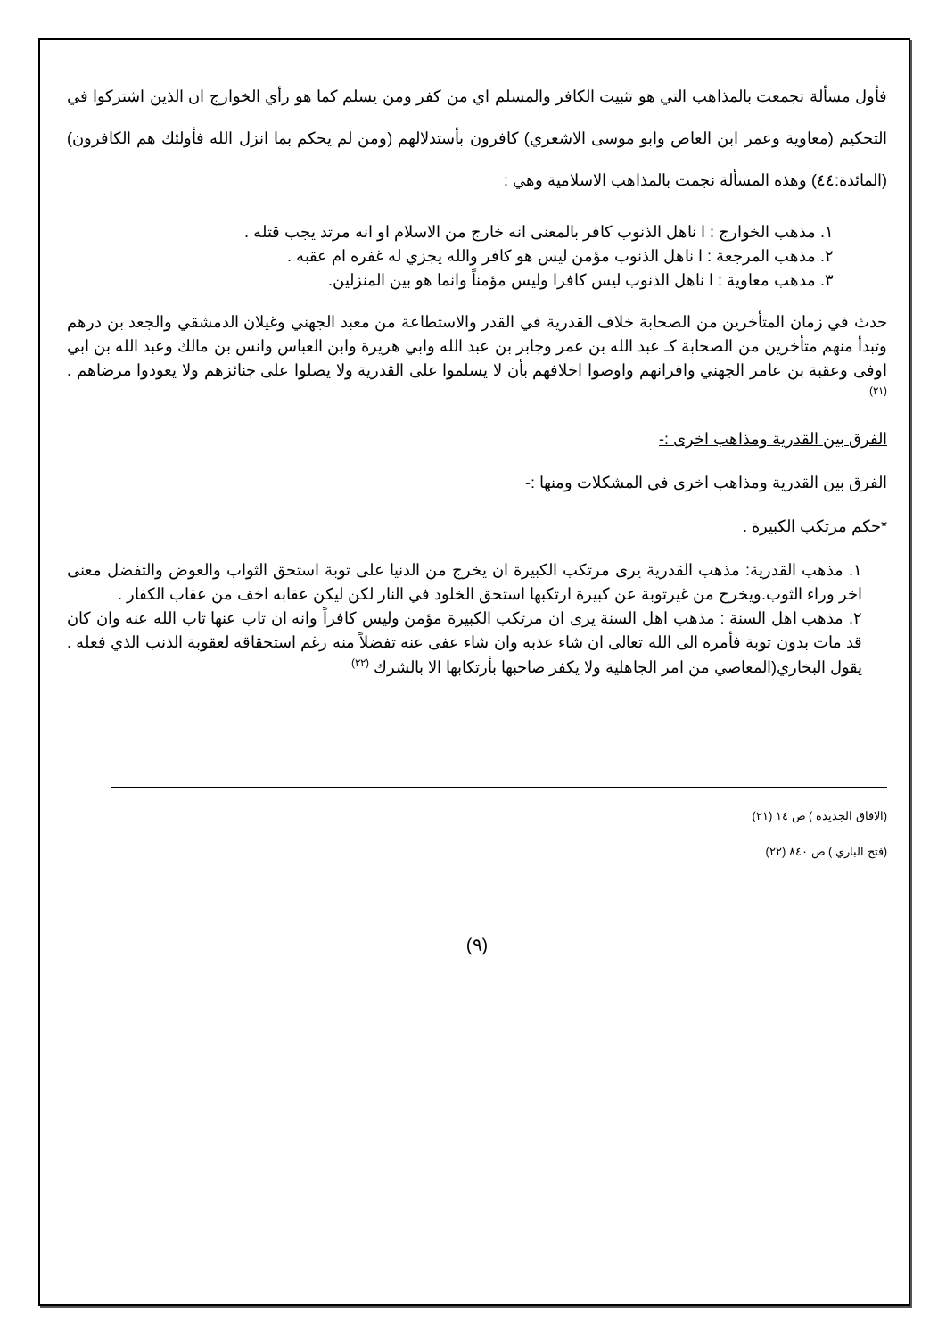فأول مسألة تجمعت بالمذاهب التي هو تثبيت الكافر والمسلم اي من كفر ومن يسلم كما هو رأي الخوارج ان الذين اشتركوا في التحكيم (معاوية وعمر ابن العاص وابو موسى الاشعري) كافرون بأستدلالهم (ومن لم يحكم بما انزل الله فأولئك هم الكافرون) (المائدة:٤٤) وهذه المسألة نجمت بالمذاهب الاسلامية وهي :
١. مذهب الخوارج : ا ناهل الذنوب كافر بالمعنى انه خارج من الاسلام او انه مرتد يجب قتله .
٢. مذهب المرجعة : ا ناهل الذنوب مؤمن ليس هو كافر والله يجزي له غفره ام عقبه .
٣. مذهب معاوية : ا ناهل الذنوب ليس كافرا وليس مؤمناً وانما هو بين المنزلين.
حدث في زمان المتأخرين من الصحابة خلاف القدرية في القدر والاستطاعة من معبد الجهني وغيلان الدمشقي والجعد بن درهم وتبدأ منهم متأخرين من الصحابة كـ عبد الله بن عمر وجابر بن عبد الله وابي هريرة وابن العباس وانس بن مالك وعبد الله بن ابي اوفى وعقبة بن عامر الجهني وافرانهم واوصوا اخلافهم بأن لا يسلموا على القدرية ولا يصلوا على جنائزهم ولا يعودوا مرضاهم . <sup>(٢١)</sup>
الفرق بين القدرية ومذاهب اخرى :-
الفرق بين القدرية ومذاهب اخرى في المشكلات ومنها :-
*حكم مرتكب الكبيرة .
١. مذهب القدرية: مذهب القدرية يرى مرتكب الكبيرة ان يخرج من الدنيا على توبة استحق الثواب والعوض والتفضل معنى اخر وراء الثوب.ويخرج من غيرتوبة عن كبيرة ارتكبها استحق الخلود في النار لكن ليكن عقابه اخف من عقاب الكفار .
٢. مذهب اهل السنة : مذهب اهل السنة يرى ان مرتكب الكبيرة مؤمن وليس كافراً وانه ان تاب عنها تاب الله عنه وان كان قد مات بدون توبة فأمره الى الله تعالى ان شاء عذبه وان شاء عفى عنه تفضلاً منه رغم استحقاقه لعقوبة الذنب الذي فعله . يقول البخاري(المعاصي من امر الجاهلية ولا يكفر صاحبها بأرتكابها الا بالشرك <sup>(٢٢)</sup>
(الافاق الجديدة ) ص ١٤ (٢١)
(فتح الباري ) ص ٨٤٠ (٢٢)
(٩)